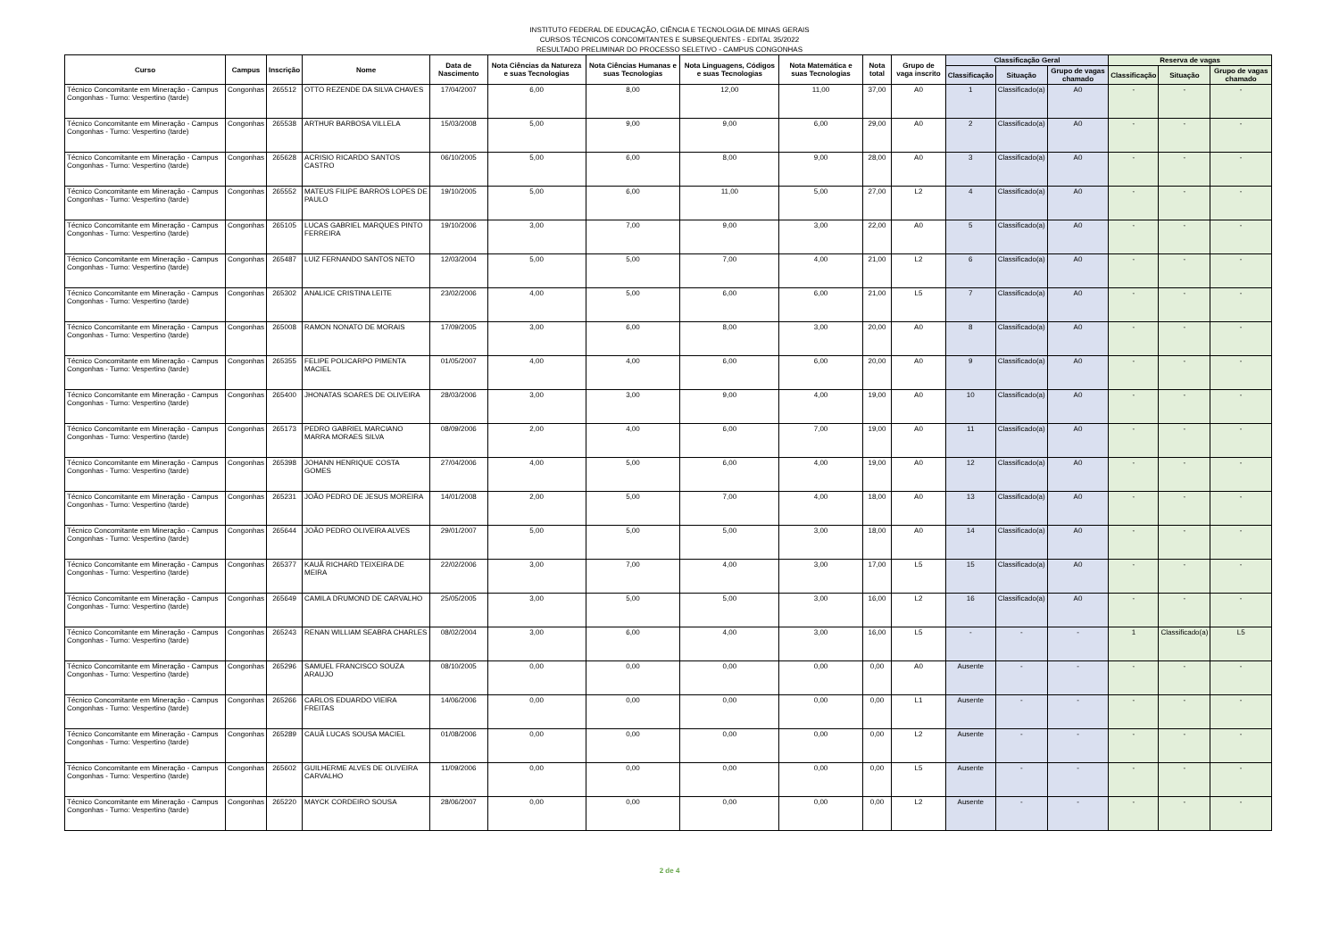INSTITUTO FEDERAL DE EDUCAÇÃO, CIÊNCIA E TECNOLOGIA DE MINAS GERAIS
CURSOS TÉCNICOS CONCOMITANTES E SUBSEQUENTES - EDITAL 35/2022
RESULTADO PRELIMINAR DO PROCESSO SELETIVO - CAMPUS CONGONHAS
| Curso | Campus | Inscrição | Nome | Data de Nascimento | Nota Ciências da Natureza e suas Tecnologias | Nota Ciências Humanas e suas Tecnologias | Nota Linguagens, Códigos e suas Tecnologias | Nota Matemática e suas Tecnologias | Nota total | Grupo de vaga inscrito | Classificação Geral | | | Reserva de vagas | | |
| --- | --- | --- | --- | --- | --- | --- | --- | --- | --- | --- | --- | --- | --- | --- | --- | --- |
| | | | | | | | | | | | Classificação | Situação | Grupo de vagas chamado | Classificação | Situação | Grupo de vagas chamado |
| Técnico Concomitante em Mineração - Campus Congonhas - Turno: Vespertino (tarde) | Congonhas | 265512 | OTTO REZENDE DA SILVA CHAVES | 17/04/2007 | 6,00 | 8,00 | 12,00 | 11,00 | 37,00 | A0 | 1 | Classificado(a) | A0 | - | - | - |
| Técnico Concomitante em Mineração - Campus Congonhas - Turno: Vespertino (tarde) | Congonhas | 265538 | ARTHUR BARBOSA VILLELA | 15/03/2008 | 5,00 | 9,00 | 9,00 | 6,00 | 29,00 | A0 | 2 | Classificado(a) | A0 | - | - | - |
| Técnico Concomitante em Mineração - Campus Congonhas - Turno: Vespertino (tarde) | Congonhas | 265628 | ACRISIO RICARDO SANTOS CASTRO | 06/10/2005 | 5,00 | 6,00 | 8,00 | 9,00 | 28,00 | A0 | 3 | Classificado(a) | A0 | - | - | - |
| Técnico Concomitante em Mineração - Campus Congonhas - Turno: Vespertino (tarde) | Congonhas | 265552 | MATEUS FILIPE BARROS LOPES DE PAULO | 19/10/2005 | 5,00 | 6,00 | 11,00 | 5,00 | 27,00 | L2 | 4 | Classificado(a) | A0 | - | - | - |
| Técnico Concomitante em Mineração - Campus Congonhas - Turno: Vespertino (tarde) | Congonhas | 265105 | LUCAS GABRIEL MARQUES PINTO FERREIRA | 19/10/2006 | 3,00 | 7,00 | 9,00 | 3,00 | 22,00 | A0 | 5 | Classificado(a) | A0 | - | - | - |
| Técnico Concomitante em Mineração - Campus Congonhas - Turno: Vespertino (tarde) | Congonhas | 265487 | LUIZ FERNANDO SANTOS NETO | 12/03/2004 | 5,00 | 5,00 | 7,00 | 4,00 | 21,00 | L2 | 6 | Classificado(a) | A0 | - | - | - |
| Técnico Concomitante em Mineração - Campus Congonhas - Turno: Vespertino (tarde) | Congonhas | 265302 | ANALICE CRISTINA LEITE | 23/02/2006 | 4,00 | 5,00 | 6,00 | 6,00 | 21,00 | L5 | 7 | Classificado(a) | A0 | - | - | - |
| Técnico Concomitante em Mineração - Campus Congonhas - Turno: Vespertino (tarde) | Congonhas | 265008 | RAMON NONATO DE MORAIS | 17/09/2005 | 3,00 | 6,00 | 8,00 | 3,00 | 20,00 | A0 | 8 | Classificado(a) | A0 | - | - | - |
| Técnico Concomitante em Mineração - Campus Congonhas - Turno: Vespertino (tarde) | Congonhas | 265355 | FELIPE POLICARPO PIMENTA MACIEL | 01/05/2007 | 4,00 | 4,00 | 6,00 | 6,00 | 20,00 | A0 | 9 | Classificado(a) | A0 | - | - | - |
| Técnico Concomitante em Mineração - Campus Congonhas - Turno: Vespertino (tarde) | Congonhas | 265400 | JHONATAS SOARES DE OLIVEIRA | 28/03/2006 | 3,00 | 3,00 | 9,00 | 4,00 | 19,00 | A0 | 10 | Classificado(a) | A0 | - | - | - |
| Técnico Concomitante em Mineração - Campus Congonhas - Turno: Vespertino (tarde) | Congonhas | 265173 | PEDRO GABRIEL MARCIANO MARRA MORAES SILVA | 08/09/2006 | 2,00 | 4,00 | 6,00 | 7,00 | 19,00 | A0 | 11 | Classificado(a) | A0 | - | - | - |
| Técnico Concomitante em Mineração - Campus Congonhas - Turno: Vespertino (tarde) | Congonhas | 265398 | JOHANN HENRIQUE COSTA GOMES | 27/04/2006 | 4,00 | 5,00 | 6,00 | 4,00 | 19,00 | A0 | 12 | Classificado(a) | A0 | - | - | - |
| Técnico Concomitante em Mineração - Campus Congonhas - Turno: Vespertino (tarde) | Congonhas | 265231 | JOÃO PEDRO DE JESUS MOREIRA | 14/01/2008 | 2,00 | 5,00 | 7,00 | 4,00 | 18,00 | A0 | 13 | Classificado(a) | A0 | - | - | - |
| Técnico Concomitante em Mineração - Campus Congonhas - Turno: Vespertino (tarde) | Congonhas | 265644 | JOÃO PEDRO OLIVEIRA ALVES | 29/01/2007 | 5,00 | 5,00 | 5,00 | 3,00 | 18,00 | A0 | 14 | Classificado(a) | A0 | - | - | - |
| Técnico Concomitante em Mineração - Campus Congonhas - Turno: Vespertino (tarde) | Congonhas | 265377 | KAUÃ RICHARD TEIXEIRA DE MEIRA | 22/02/2006 | 3,00 | 7,00 | 4,00 | 3,00 | 17,00 | L5 | 15 | Classificado(a) | A0 | - | - | - |
| Técnico Concomitante em Mineração - Campus Congonhas - Turno: Vespertino (tarde) | Congonhas | 265649 | CAMILA DRUMOND DE CARVALHO | 25/05/2005 | 3,00 | 5,00 | 5,00 | 3,00 | 16,00 | L2 | 16 | Classificado(a) | A0 | - | - | - |
| Técnico Concomitante em Mineração - Campus Congonhas - Turno: Vespertino (tarde) | Congonhas | 265243 | RENAN WILLIAM SEABRA CHARLES | 08/02/2004 | 3,00 | 6,00 | 4,00 | 3,00 | 16,00 | L5 | - | - | - | 1 | Classificado(a) | L5 |
| Técnico Concomitante em Mineração - Campus Congonhas - Turno: Vespertino (tarde) | Congonhas | 265296 | SAMUEL FRANCISCO SOUZA ARAUJO | 08/10/2005 | 0,00 | 0,00 | 0,00 | 0,00 | 0,00 | A0 | Ausente | - | - | - | - | - |
| Técnico Concomitante em Mineração - Campus Congonhas - Turno: Vespertino (tarde) | Congonhas | 265266 | CARLOS EDUARDO VIEIRA FREITAS | 14/06/2006 | 0,00 | 0,00 | 0,00 | 0,00 | 0,00 | L1 | Ausente | - | - | - | - | - |
| Técnico Concomitante em Mineração - Campus Congonhas - Turno: Vespertino (tarde) | Congonhas | 265289 | CAUÃ LUCAS SOUSA MACIEL | 01/08/2006 | 0,00 | 0,00 | 0,00 | 0,00 | 0,00 | L2 | Ausente | - | - | - | - | - |
| Técnico Concomitante em Mineração - Campus Congonhas - Turno: Vespertino (tarde) | Congonhas | 265602 | GUILHERME ALVES DE OLIVEIRA CARVALHO | 11/09/2006 | 0,00 | 0,00 | 0,00 | 0,00 | 0,00 | L5 | Ausente | - | - | - | - | - |
| Técnico Concomitante em Mineração - Campus Congonhas - Turno: Vespertino (tarde) | Congonhas | 265220 | MAYCK CORDEIRO SOUSA | 28/06/2007 | 0,00 | 0,00 | 0,00 | 0,00 | 0,00 | L2 | Ausente | - | - | - | - | - |
2 de 4